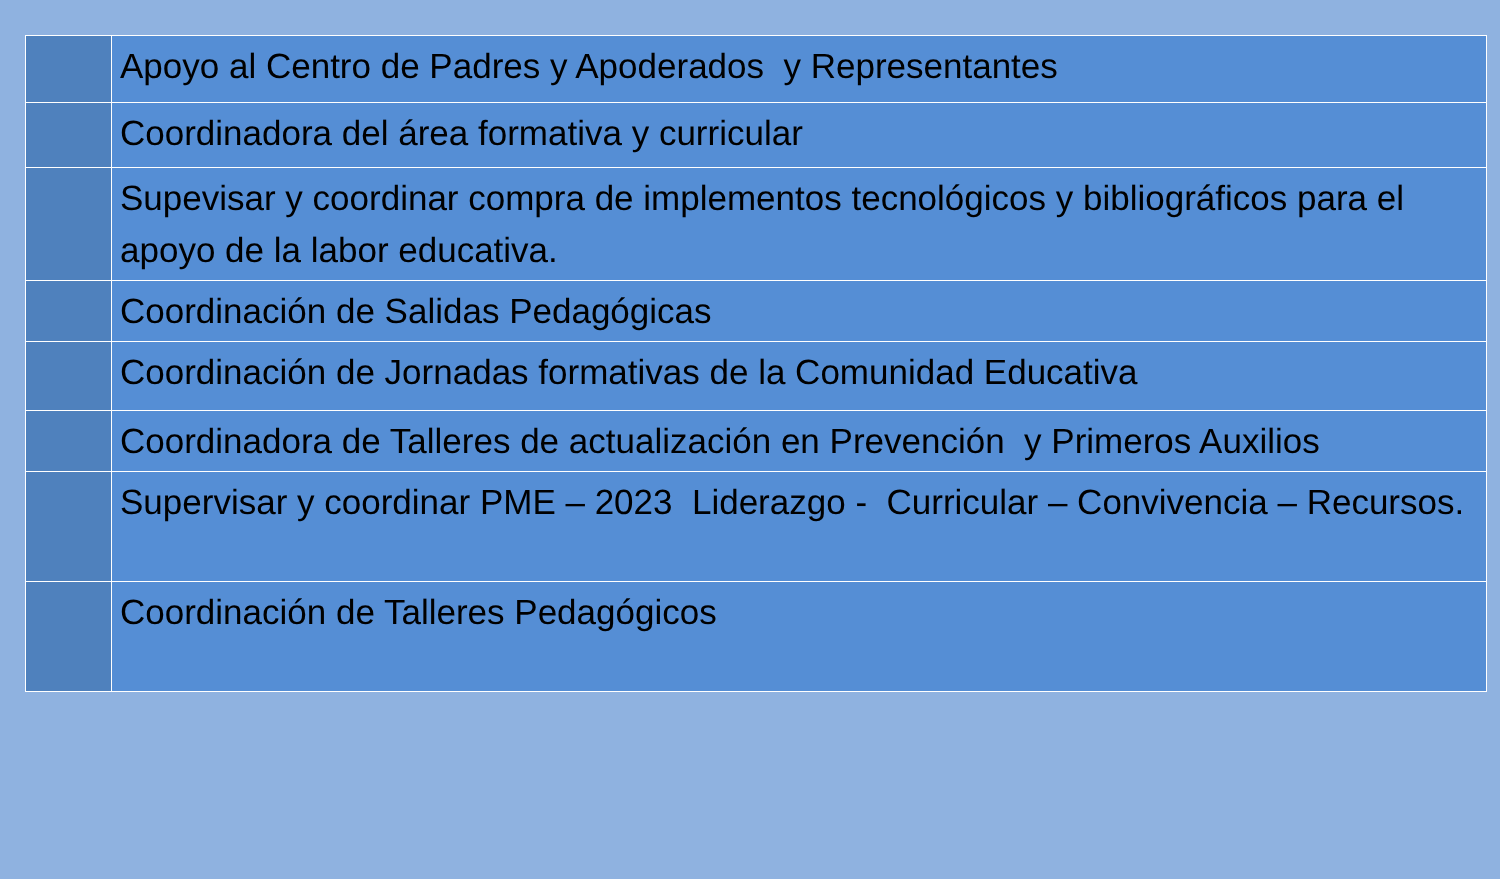| | Apoyo al Centro de Padres y Apoderados y Representantes |
| | Coordinadora del área formativa y curricular |
| | Supevisar y coordinar compra de implementos tecnológicos y bibliográficos para el apoyo de la labor educativa. |
| | Coordinación de Salidas Pedagógicas |
| | Coordinación de Jornadas formativas de la Comunidad Educativa |
| | Coordinadora de Talleres de actualización en Prevención y Primeros Auxilios |
| | Supervisar y coordinar PME – 2023 Liderazgo - Curricular – Convivencia – Recursos. |
| | Coordinación de Talleres Pedagógicos |